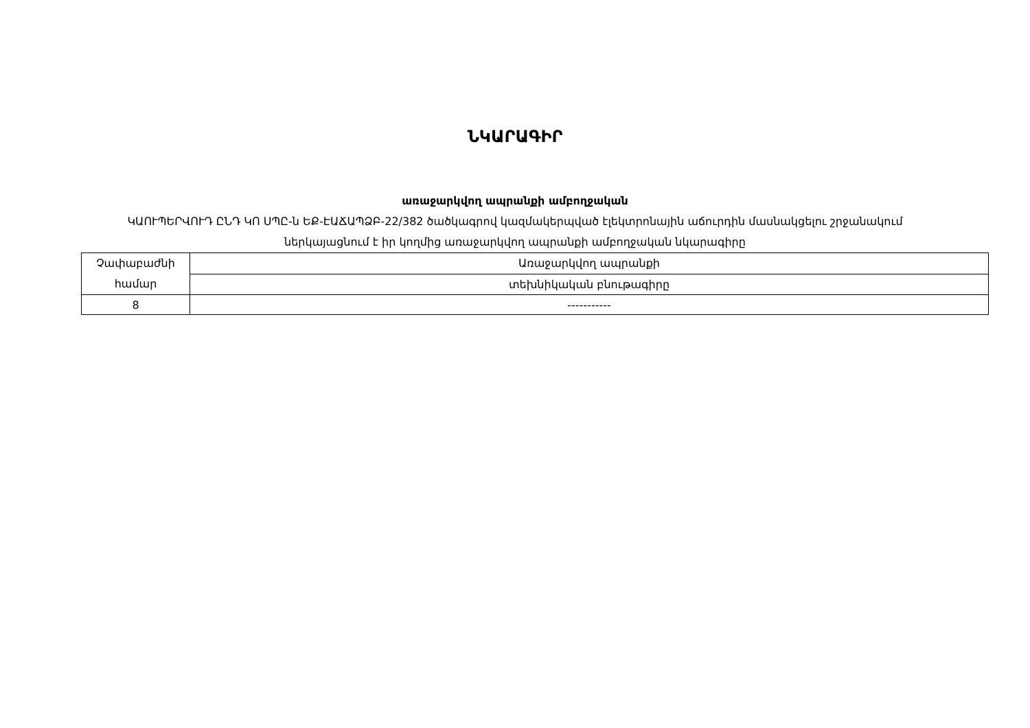ՆԿԱՐԱԳԻՐ
առաջարկվող ապրանքի ամբողջական
ԿԱՈՒՊԵՐՎՈՒԴ ԸՆԴ ԿՈ ՍՊԸ-ն ԵՔ-ԷԱՃԱՊՁԲ-22/382 ծածկագրով կազմակերպված էլեկտրոնային աճուրդին մասնակցելու շրջանակում ներկայացնում է իր կողմից առաջարկվող ապրանքի ամբողջական նկարագիրը
| Չափաբաժնի համար | Առաջարկվող ապրանքի |
| | տեխնիկական բնութագիրը |
| 8 | ----------- |